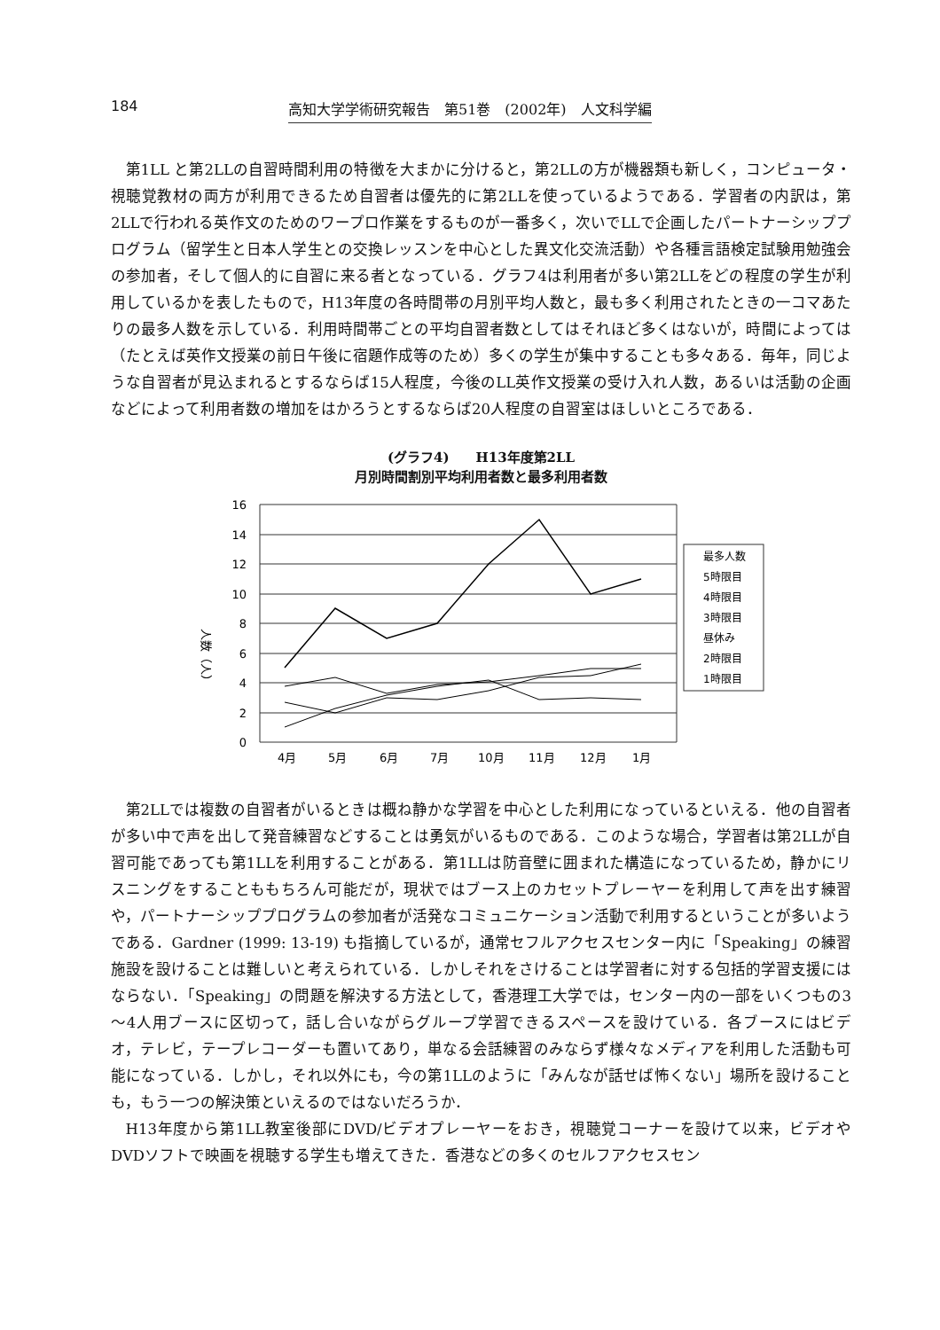184 高知大学学術研究報告　第51巻　(2002年)　人文科学編
第1LL と第2LLの自習時間利用の特徴を大まかに分けると，第2LLの方が機器類も新しく，コンピュータ・視聴覚教材の両方が利用できるため自習者は優先的に第2LLを使っているようである．学習者の内訳は，第2LLで行われる英作文のためのワープロ作業をするものが一番多く，次いでLLで企画したパートナーシッププログラム（留学生と日本人学生との交換レッスンを中心とした異文化交流活動）や各種言語検定試験用勉強会の参加者，そして個人的に自習に来る者となっている．グラフ4は利用者が多い第2LLをどの程度の学生が利用しているかを表したもので，H13年度の各時間帯の月別平均人数と，最も多く利用されたときの一コマあたりの最多人数を示している．利用時間帯ごとの平均自習者数としてはそれほど多くはないが，時間によっては（たとえば英作文授業の前日午後に宿題作成等のため）多くの学生が集中することも多々ある．毎年，同じような自習者が見込まれるとするならば15人程度，今後のLL英作文授業の受け入れ人数，あるいは活動の企画などによって利用者数の増加をはかろうとするならば20人程度の自習室はほしいところである．
(グラフ4)　　H13年度第2LL
月別時間割別平均利用者数と最多利用者数
人数（人）
16
14
12
10
8
6
4
2
0
4月
5月
6月
7月
10月
11月
12月
1月
最多人数
5時限目
4時限目
3時限目
昼休み
2時限目
1時限目
第2LLでは複数の自習者がいるときは概ね静かな学習を中心とした利用になっているといえる．他の自習者が多い中で声を出して発音練習などすることは勇気がいるものである．このような場合，学習者は第2LLが自習可能であっても第1LLを利用することがある．第1LLは防音壁に囲まれた構造になっているため，静かにリスニングをすることももちろん可能だが，現状ではブース上のカセットプレーヤーを利用して声を出す練習や，パートナーシッププログラムの参加者が活発なコミュニケーション活動で利用するということが多いようである．Gardner (1999: 13-19) も指摘しているが，通常セフルアクセスセンター内に「Speaking」の練習施設を設けることは難しいと考えられている．しかしそれをさけることは学習者に対する包括的学習支援にはならない．「Speaking」の問題を解決する方法として，香港理工大学では，センター内の一部をいくつもの3～4人用ブースに区切って，話し合いながらグループ学習できるスペースを設けている．各ブースにはビデオ，テレビ，テープレコーダーも置いてあり，単なる会話練習のみならず様々なメディアを利用した活動も可能になっている．しかし，それ以外にも，今の第1LLのように「みんなが話せば怖くない」場所を設けることも，もう一つの解決策といえるのではないだろうか．
H13年度から第1LL教室後部にDVD/ビデオプレーヤーをおき，視聴覚コーナーを設けて以来，ビデオやDVDソフトで映画を視聴する学生も増えてきた．香港などの多くのセルフアクセスセン